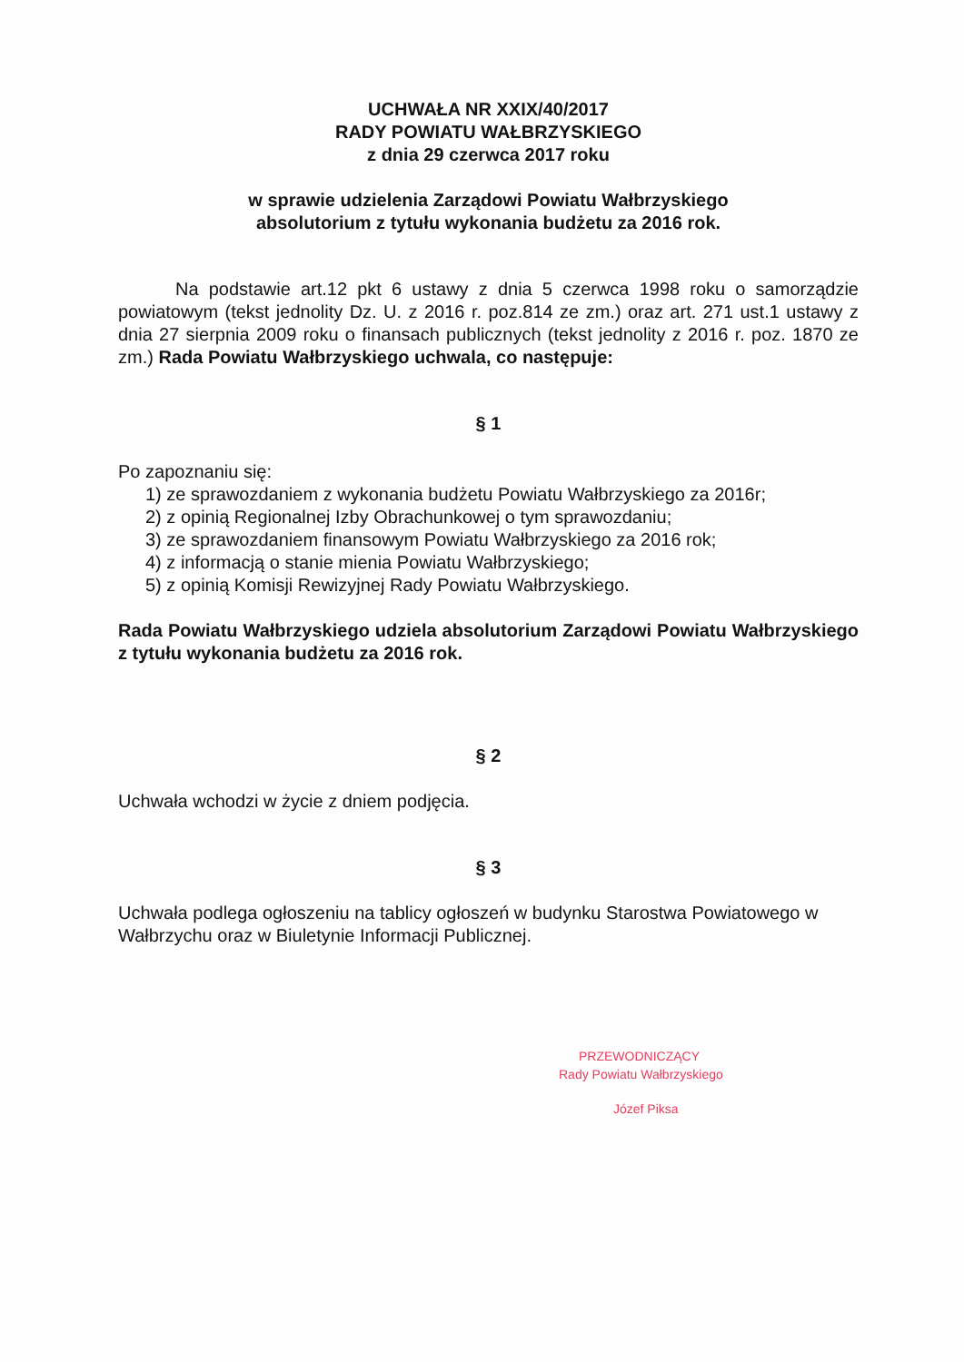UCHWAŁA NR XXIX/40/2017
RADY POWIATU WAŁBRZYSKIEGO
z dnia 29 czerwca 2017 roku
w sprawie udzielenia Zarządowi Powiatu Wałbrzyskiego
absolutorium z tytułu wykonania budżetu za 2016 rok.
Na podstawie art.12 pkt 6 ustawy z dnia 5 czerwca 1998 roku o samorządzie powiatowym (tekst jednolity Dz. U. z 2016 r. poz.814 ze zm.) oraz art. 271 ust.1 ustawy z dnia 27 sierpnia 2009 roku o finansach publicznych (tekst jednolity z 2016 r. poz. 1870 ze zm.) Rada Powiatu Wałbrzyskiego uchwala, co następuje:
§ 1
Po zapoznaniu się:
1) ze sprawozdaniem z wykonania budżetu Powiatu Wałbrzyskiego za 2016r;
2) z opinią Regionalnej Izby Obrachunkowej o tym sprawozdaniu;
3) ze sprawozdaniem finansowym Powiatu Wałbrzyskiego za 2016 rok;
4) z informacją o stanie mienia Powiatu Wałbrzyskiego;
5) z opinią Komisji Rewizyjnej Rady Powiatu Wałbrzyskiego.
Rada Powiatu Wałbrzyskiego udziela absolutorium Zarządowi Powiatu Wałbrzyskiego z tytułu wykonania budżetu za 2016 rok.
§ 2
Uchwała wchodzi w życie z dniem podjęcia.
§ 3
Uchwała podlega ogłoszeniu na tablicy ogłoszeń w budynku Starostwa Powiatowego w Wałbrzychu oraz w Biuletynie Informacji Publicznej.
PRZEWODNICZĄCY
Rady Powiatu Wałbrzyskiego
Józef Piksa